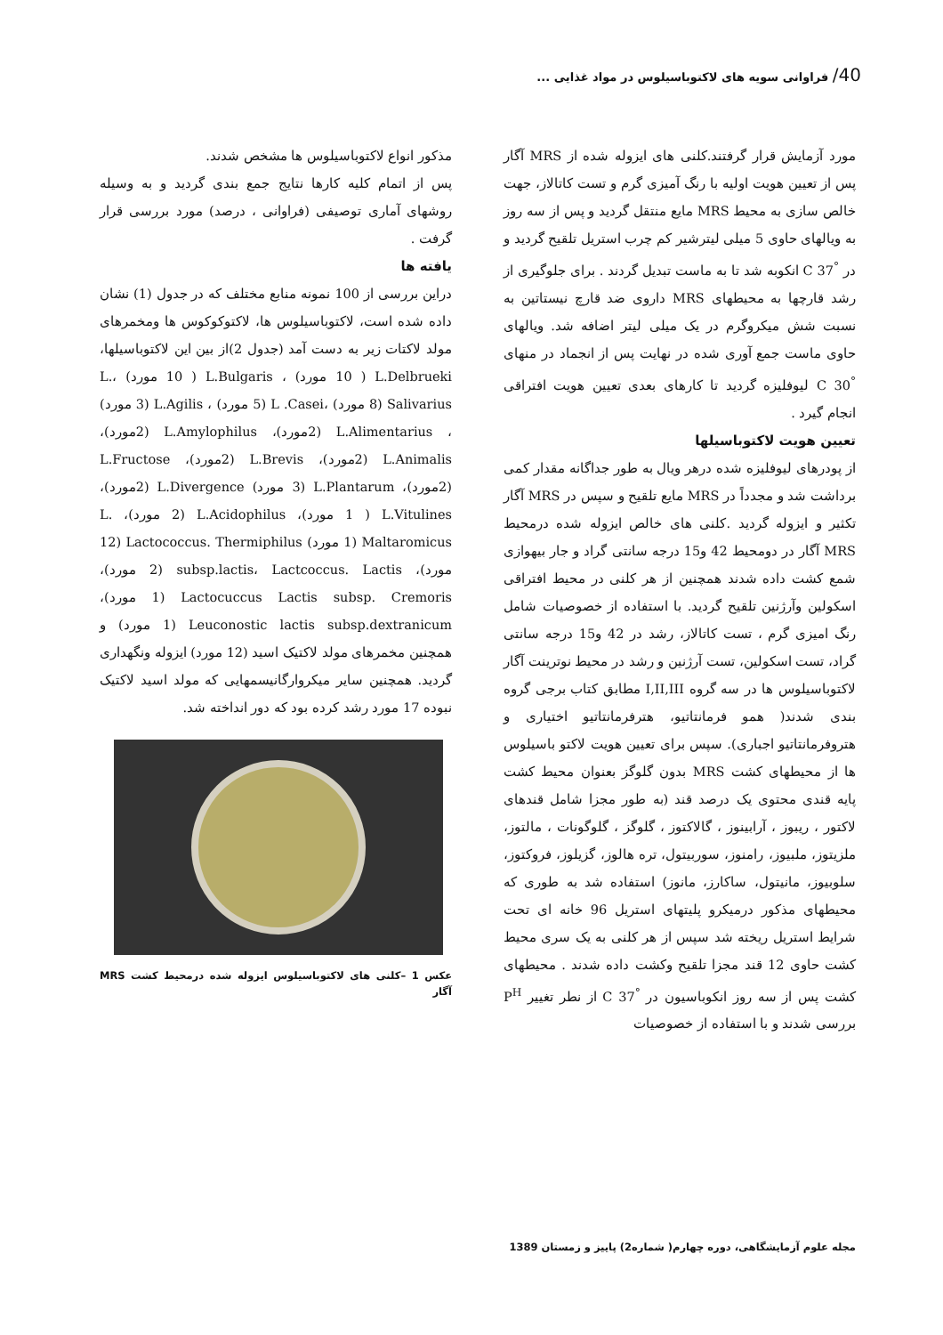40/ فراوانی سویه های لاکتوباسیلوس در مواد غذایی ...
مورد آزمایش قرار گرفتند.کلنی های ایزوله شده از MRS آگار پس از تعیین هویت اولیه با رنگ آمیزی گرم و تست کاتالاز، جهت خالص سازی به محیط MRS مایع منتقل گردید و پس از سه روز به ویالهای حاوی 5 میلی لیترشیر کم چرب استریل تلقیح گردید و در <sup>°</sup>C 37 انکوبه شد تا به ماست تبدیل گردند . برای جلوگیری از رشد قارچها به محیطهای MRS داروی ضد قارچ نیستاتین به نسبت شش میکروگرم در یک میلی لیتر اضافه شد. ویالهای حاوی ماست جمع آوری شده در نهایت پس از انجماد در منهای <sup>°</sup>C 30 لیوفلیزه گردید تا کارهای بعدی تعیین هویت افتراقی انجام گیرد .
تعیین هویت لاکتوباسیلها
از پودرهای لیوفلیزه شده درهر ویال به طور جداگانه مقدار کمی برداشت شد و مجدداً در MRS مایع تلقیح و سپس در MRS آگار تکثیر و ایزوله گردید .کلنی های خالص ایزوله شده درمحیط MRS آگار در دومحیط 42 و15 درجه سانتی گراد و جار بیهوازی شمع کشت داده شدند همچنین از هر کلنی در محیط افتراقی اسکولین وآرژنین تلقیح گردید. با استفاده از خصوصیات شامل رنگ امیزی گرم ، تست کاتالاز، رشد در 42 و15 درجه سانتی گراد، تست اسکولین، تست آرژنین و رشد در محیط نوترینت آگار لاکتوباسیلوس ها در سه گروه I,II,III مطابق کتاب برجی گروه بندی شدند( همو فرمانتاتیو، هترفرمانتاتیو اختیاری و هتروفرمانتاتیو اجباری). سپس برای تعیین هویت لاکتو باسیلوس ها از محیطهای کشت MRS بدون گلوگز بعنوان محیط کشت پایه قندی محتوی یک درصد قند (به طور مجزا شامل قندهای لاکتور ، ریبوز ، آرابینوز ، گالاکتوز ، گلوگز ، گلوگونات ، مالتوز، ملزیتوز، ملبیوز، رامنوز، سوربیتول، تره هالوز، گزیلوز، فروکتوز، سلوبیوز، مانیتول، ساکارز، مانوز) استفاده شد به طوری که محیطهای مذکور درمیکرو پلیتهای استریل 96 خانه ای تحت شرایط استریل ریخته شد سپس از هر کلنی به یک سری محیط کشت حاوی 12 قند مجزا تلقیح وکشت داده شدند . محیطهای کشت پس از سه روز انکوباسیون در <sup>°</sup>C 37 از نطر تغییر P<sup>H</sup> بررسی شدند و با استفاده از خصوصیات
مذکور انواع لاکتوباسیلوس ها مشخص شدند.
پس از اتمام کلیه کارها نتایج جمع بندی گردید و به وسیله روشهای آماری توصیفی (فراوانی ، درصد) مورد بررسی قرار گرفت .
یافته ها
دراین بررسی از 100 نمونه منابع مختلف که در جدول (1) نشان داده شده است، لاکتوباسیلوس ها، لاکتوکوکوس ها ومخمرهای مولد لاکتات زیر به دست آمد (جدول 2)از بین این لاکتوباسیلها، L.Delbrueki ( 10 مورد) ، L.Bulgaris ( 10 مورد) ،L. Salivarius (8 مورد) ،L .Casei (5 مورد) ، L.Agilis (3 مورد) ، L.Alimentarius (2مورد)، L.Amylophilus (2مورد)، L.Animalis (2مورد)، L.Brevis (2مورد)، L.Fructose (2مورد)، L.Plantarum (3 مورد) L.Divergence (2مورد)، L.Vitulines ( 1 مورد)، L.Acidophilus (2 مورد)، L. Maltaromicus (1 مورد) Lactococcus. Thermiphilus (12 مورد)، subsp.lactis، Lactcoccus. Lactis (2 مورد)، Lactocuccus Lactis subsp. Cremoris (1 مورد)، Leuconostic lactis subsp.dextranicum (1 مورد) و همچنین مخمرهای مولد لاکتیک اسید (12 مورد) ایزوله ونگهداری گردید. همچنین سایر میکروارگانیسمهایی که مولد اسید لاکتیک نبوده 17 مورد رشد کرده بود که دور انداخته شد.
عکس 1 –کلنی های لاکتوباسیلوس ایزوله شده درمحیط کشت MRS آگار
مجله علوم آزمایشگاهی، دوره چهارم( شماره2) پاییز و زمستان 1389